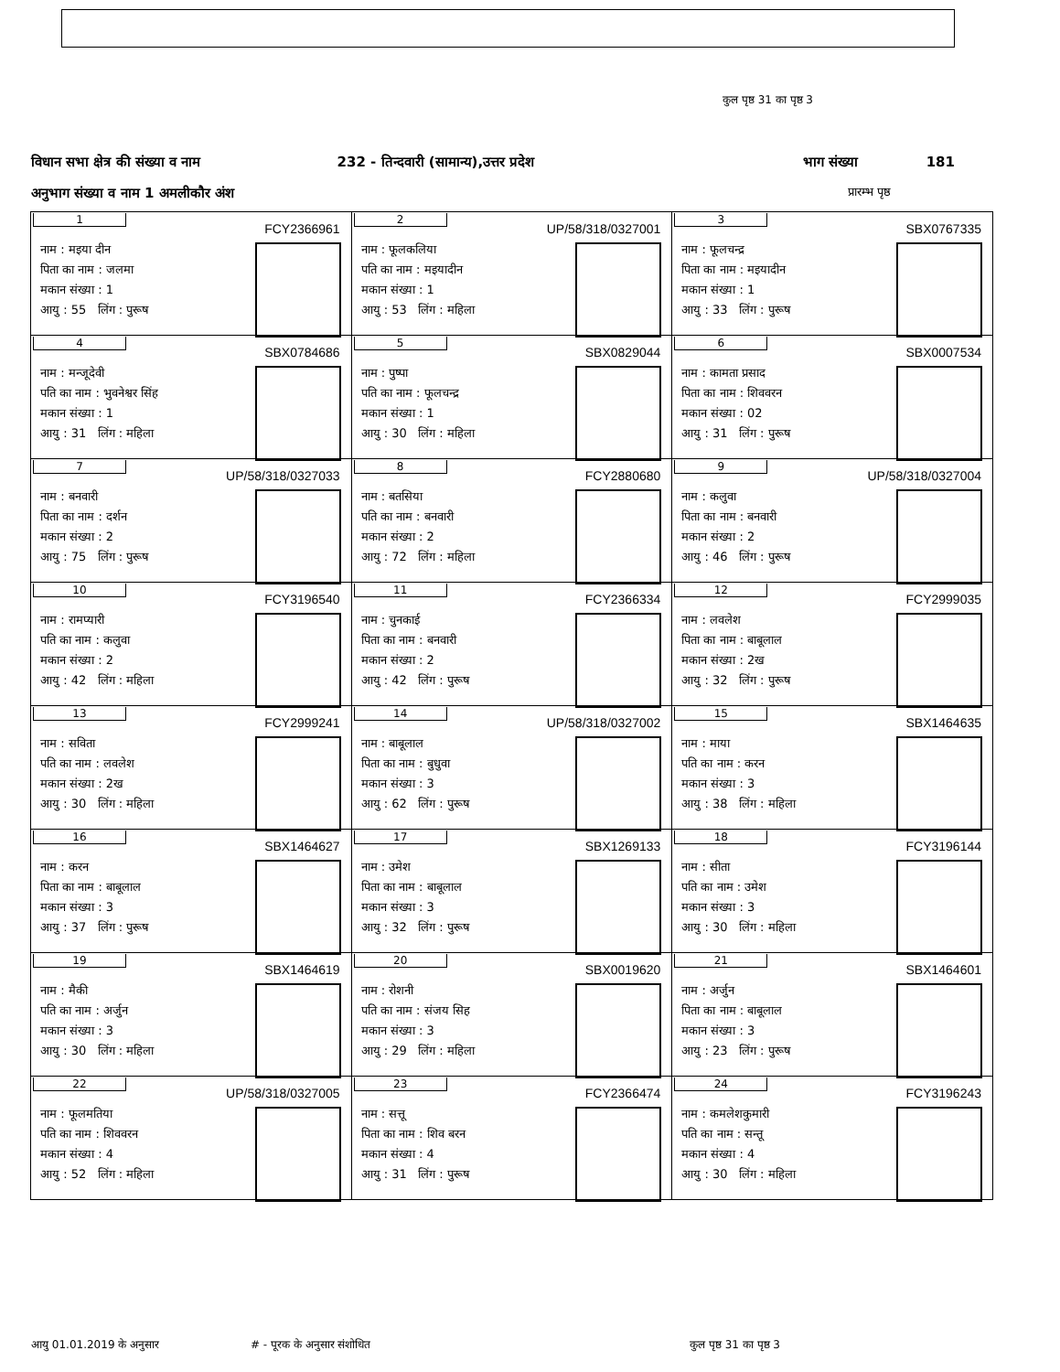कुल पृष्ठ 31 का पृष्ठ 3
विधान सभा क्षेत्र की संख्या व नाम 232 - तिन्दवारी (सामान्य),उत्तर प्रदेश भाग संख्या 181
अनुभाग संख्या व नाम 1 अमलीकौर अंश प्रारम्भ पृष्ठ
| 1 FCY2366961 नाम : मइया दीन पिता का नाम : जलमा मकान संख्या : 1 आयु : 55 लिंग : पुरूष | 2 UP/58/318/0327001 नाम : फूलकलिया पति का नाम : मइयादीन मकान संख्या : 1 आयु : 53 लिंग : महिला | 3 SBX0767335 नाम : फूलचन्द्र पिता का नाम : मइयादीन मकान संख्या : 1 आयु : 33 लिंग : पुरूष |
| 4 SBX0784686 नाम : मन्जूदेवी पति का नाम : भुवनेश्वर सिंह मकान संख्या : 1 आयु : 31 लिंग : महिला | 5 SBX0829044 नाम : पुष्पा पति का नाम : फूलचन्द्र मकान संख्या : 1 आयु : 30 लिंग : महिला | 6 SBX0007534 नाम : कामता प्रसाद पिता का नाम : शिववरन मकान संख्या : 02 आयु : 31 लिंग : पुरूष |
| 7 UP/58/318/0327033 नाम : बनवारी पिता का नाम : दर्शन मकान संख्या : 2 आयु : 75 लिंग : पुरूष | 8 FCY2880680 नाम : बतसिया पति का नाम : बनवारी मकान संख्या : 2 आयु : 72 लिंग : महिला | 9 UP/58/318/0327004 नाम : कलुवा पिता का नाम : बनवारी मकान संख्या : 2 आयु : 46 लिंग : पुरूष |
| 10 FCY3196540 नाम : रामप्यारी पति का नाम : कलुवा मकान संख्या : 2 आयु : 42 लिंग : महिला | 11 FCY2366334 नाम : चुनकाई पिता का नाम : बनवारी मकान संख्या : 2 आयु : 42 लिंग : पुरूष | 12 FCY2999035 नाम : लवलेश पिता का नाम : बाबूलाल मकान संख्या : 2ख आयु : 32 लिंग : पुरूष |
| 13 FCY2999241 नाम : सविता पति का नाम : लवलेश मकान संख्या : 2ख आयु : 30 लिंग : महिला | 14 UP/58/318/0327002 नाम : बाबूलाल पिता का नाम : बुधुवा मकान संख्या : 3 आयु : 62 लिंग : पुरूष | 15 SBX1464635 नाम : माया पति का नाम : करन मकान संख्या : 3 आयु : 38 लिंग : महिला |
| 16 SBX1464627 नाम : करन पिता का नाम : बाबूलाल मकान संख्या : 3 आयु : 37 लिंग : पुरूष | 17 SBX1269133 नाम : उमेश पिता का नाम : बाबूलाल मकान संख्या : 3 आयु : 32 लिंग : पुरूष | 18 FCY3196144 नाम : सीता पति का नाम : उमेश मकान संख्या : 3 आयु : 30 लिंग : महिला |
| 19 SBX1464619 नाम : मैकी पति का नाम : अर्जुन मकान संख्या : 3 आयु : 30 लिंग : महिला | 20 SBX0019620 नाम : रोशनी पति का नाम : संजय सिह मकान संख्या : 3 आयु : 29 लिंग : महिला | 21 SBX1464601 नाम : अर्जुन पिता का नाम : बाबूलाल मकान संख्या : 3 आयु : 23 लिंग : पुरूष |
| 22 UP/58/318/0327005 नाम : फूलमतिया पति का नाम : शिववरन मकान संख्या : 4 आयु : 52 लिंग : महिला | 23 FCY2366474 नाम : सत्तू पिता का नाम : शिव बरन मकान संख्या : 4 आयु : 31 लिंग : पुरूष | 24 FCY3196243 नाम : कमलेशकुमारी पति का नाम : सन्तू मकान संख्या : 4 आयु : 30 लिंग : महिला |
आयु 01.01.2019 के अनुसार # - पूरक के अनुसार संशोधित कुल पृष्ठ 31 का पृष्ठ 3